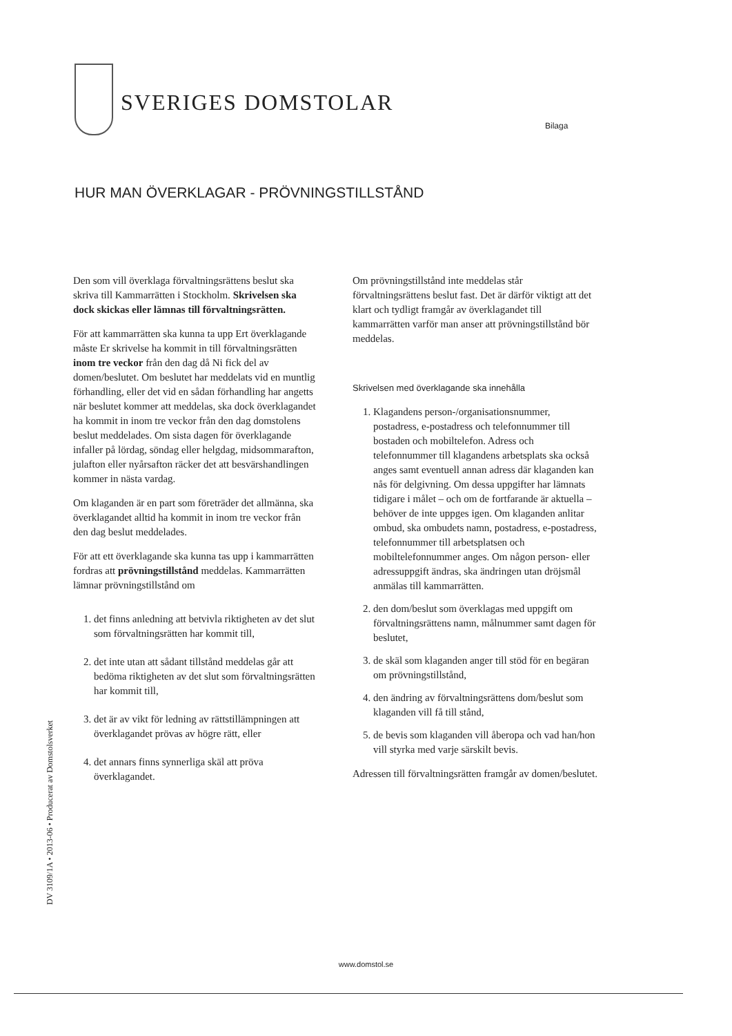SVERIGES DOMSTOLAR
Bilaga
HUR MAN ÖVERKLAGAR - PRÖVNINGSTILLSTÅND
Den som vill överklaga förvaltningsrättens beslut ska skriva till Kammarrätten i Stockholm. Skrivelsen ska dock skickas eller lämnas till förvaltningsrätten.
För att kammarrätten ska kunna ta upp Ert överklagande måste Er skrivelse ha kommit in till förvaltningsrätten inom tre veckor från den dag då Ni fick del av domen/beslutet. Om beslutet har meddelats vid en muntlig förhandling, eller det vid en sådan förhandling har angetts när beslutet kommer att meddelas, ska dock överklagandet ha kommit in inom tre veckor från den dag domstolens beslut meddelades. Om sista dagen för överklagande infaller på lördag, söndag eller helgdag, midsommarafton, julafton eller nyårsafton räcker det att besvärshandlingen kommer in nästa vardag.
Om klaganden är en part som företräder det allmänna, ska överklagandet alltid ha kommit in inom tre veckor från den dag beslut meddelades.
För att ett överklagande ska kunna tas upp i kammarrätten fordras att prövningstillstånd meddelas. Kammarrätten lämnar prövningstillstånd om
1. det finns anledning att betvivla riktigheten av det slut som förvaltningsrätten har kommit till,
2. det inte utan att sådant tillstånd meddelas går att bedöma riktigheten av det slut som förvaltningsrätten har kommit till,
3. det är av vikt för ledning av rättstillämpningen att överklagandet prövas av högre rätt, eller
4. det annars finns synnerliga skäl att pröva överklagandet.
Om prövningstillstånd inte meddelas står förvaltningsrättens beslut fast. Det är därför viktigt att det klart och tydligt framgår av överklagandet till kammarrätten varför man anser att prövningstillstånd bör meddelas.
Skrivelsen med överklagande ska innehålla
1. Klagandens person-/organisationsnummer, postadress, e-postadress och telefonnummer till bostaden och mobiltelefon. Adress och telefonnummer till klagandens arbetsplats ska också anges samt eventuell annan adress där klaganden kan nås för delgivning. Om dessa uppgifter har lämnats tidigare i målet – och om de fortfarande är aktuella – behöver de inte uppges igen. Om klaganden anlitar ombud, ska ombudets namn, postadress, e-postadress, telefonnummer till arbetsplatsen och mobiltelefonnummer anges. Om någon person- eller adressuppgift ändras, ska ändringen utan dröjsmål anmälas till kammarrätten.
2. den dom/beslut som överklagas med uppgift om förvaltningsrättens namn, målnummer samt dagen för beslutet,
3. de skäl som klaganden anger till stöd för en begäran om prövningstillstånd,
4. den ändring av förvaltningsrättens dom/beslut som klaganden vill få till stånd,
5. de bevis som klaganden vill åberopa och vad han/hon vill styrka med varje särskilt bevis.
Adressen till förvaltningsrätten framgår av domen/beslutet.
DV 3109/1A • 2013-06 • Producerat av Domstolsverket
www.domstol.se